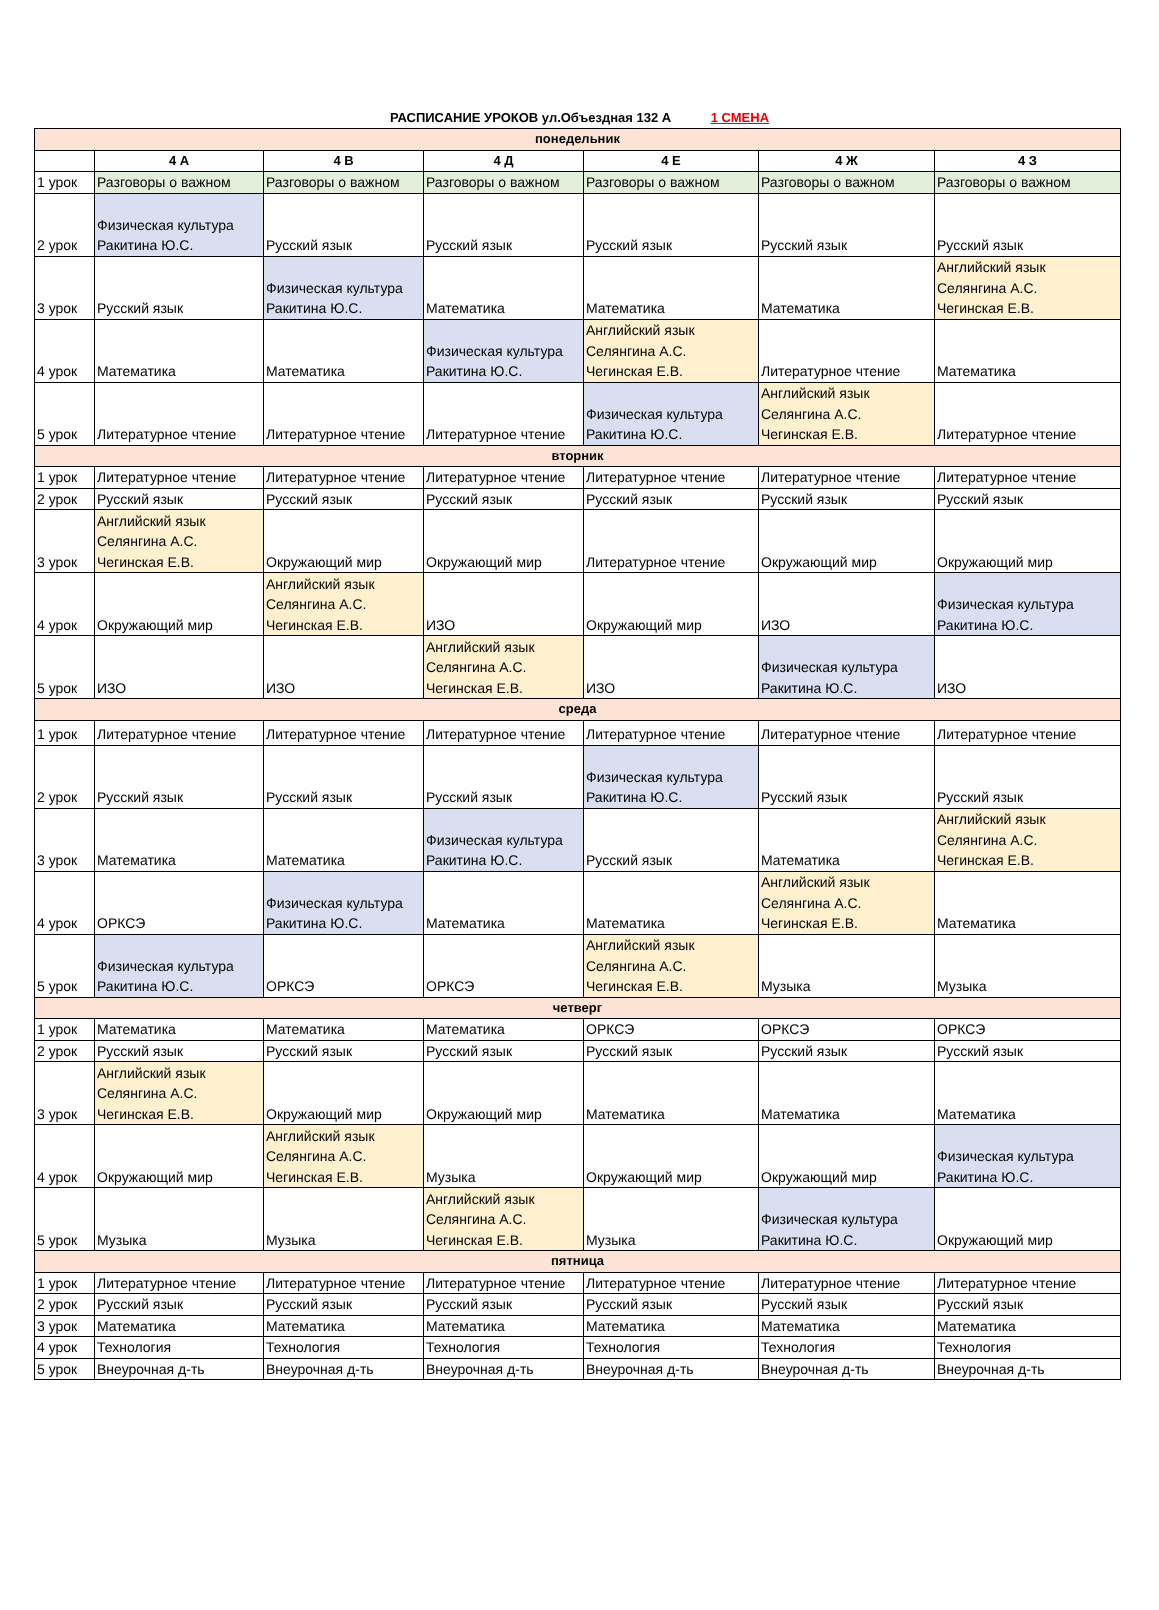РАСПИСАНИЕ УРОКОВ ул.Объездная 132 А 1 СМЕНА
| понедельник | | | | | | |
| | 4 А | 4 В | 4 Д | 4 Е | 4 Ж | 4 З |
| 1 урок | Разговоры о важном | Разговоры о важном | Разговоры о важном | Разговоры о важном | Разговоры о важном | Разговоры о важном |
| 2 урок | Физическая культура Ракитина Ю.С. | Русский язык | Русский язык | Русский язык | Русский язык | Русский язык |
| 3 урок | Русский язык | Физическая культура Ракитина Ю.С. | Математика | Математика | Математика | Английский язык Селянгина А.С. Чегинская Е.В. |
| 4 урок | Математика | Математика | Физическая культура Ракитина Ю.С. | Английский язык Селянгина А.С. Чегинская Е.В. | Литературное чтение | Математика |
| 5 урок | Литературное чтение | Литературное чтение | Литературное чтение | Физическая культура Ракитина Ю.С. | Английский язык Селянгина А.С. Чегинская Е.В. | Литературное чтение |
| вторник | | | | | | |
| 1 урок | Литературное чтение | Литературное чтение | Литературное чтение | Литературное чтение | Литературное чтение | Литературное чтение |
| 2 урок | Русский язык | Русский язык | Русский язык | Русский язык | Русский язык | Русский язык |
| 3 урок | Английский язык Селянгина А.С. Чегинская Е.В. | Окружающий мир | Окружающий мир | Литературное чтение | Окружающий мир | Окружающий мир |
| 4 урок | Окружающий мир | Английский язык Селянгина А.С. Чегинская Е.В. | ИЗО | Окружающий мир | ИЗО | Физическая культура Ракитина Ю.С. |
| 5 урок | ИЗО | ИЗО | Английский язык Селянгина А.С. Чегинская Е.В. | ИЗО | Физическая культура Ракитина Ю.С. | ИЗО |
| среда | | | | | | |
| 1 урок | Литературное чтение | Литературное чтение | Литературное чтение | Литературное чтение | Литературное чтение | Литературное чтение |
| 2 урок | Русский язык | Русский язык | Русский язык | Физическая культура Ракитина Ю.С. | Русский язык | Русский язык |
| 3 урок | Математика | Математика | Физическая культура Ракитина Ю.С. | Русский язык | Математика | Английский язык Селянгина А.С. Чегинская Е.В. |
| 4 урок | ОРКСЭ | Физическая культура Ракитина Ю.С. | Математика | Математика | Английский язык Селянгина А.С. Чегинская Е.В. | Математика |
| 5 урок | Физическая культура Ракитина Ю.С. | ОРКСЭ | ОРКСЭ | Английский язык Селянгина А.С. Чегинская Е.В. | Музыка | Музыка |
| четверг | | | | | | |
| 1 урок | Математика | Математика | Математика | ОРКСЭ | ОРКСЭ | ОРКСЭ |
| 2 урок | Русский язык | Русский язык | Русский язык | Русский язык | Русский язык | Русский язык |
| 3 урок | Английский язык Селянгина А.С. Чегинская Е.В. | Окружающий мир | Окружающий мир | Математика | Математика | Математика |
| 4 урок | Окружающий мир | Английский язык Селянгина А.С. Чегинская Е.В. | Музыка | Окружающий мир | Окружающий мир | Физическая культура Ракитина Ю.С. |
| 5 урок | Музыка | Музыка | Английский язык Селянгина А.С. Чегинская Е.В. | Музыка | Физическая культура Ракитина Ю.С. | Окружающий мир |
| пятница | | | | | | |
| 1 урок | Литературное чтение | Литературное чтение | Литературное чтение | Литературное чтение | Литературное чтение | Литературное чтение |
| 2 урок | Русский язык | Русский язык | Русский язык | Русский язык | Русский язык | Русский язык |
| 3 урок | Математика | Математика | Математика | Математика | Математика | Математика |
| 4 урок | Технология | Технология | Технология | Технология | Технология | Технология |
| 5 урок | Внеурочная д-ть | Внеурочная д-ть | Внеурочная д-ть | Внеурочная д-ть | Внеурочная д-ть | Внеурочная д-ть |